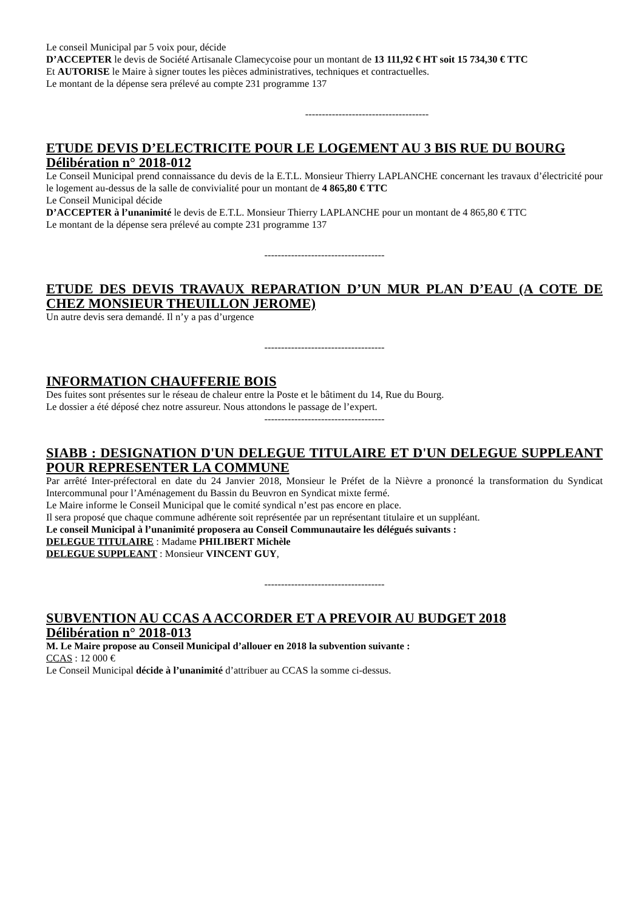Le conseil Municipal par 5 voix pour, décide
D’ACCEPTER le devis de Société Artisanale Clamecycoise pour un montant de 13 111,92 € HT soit 15 734,30 € TTC
Et AUTORISE le Maire à signer toutes les pièces administratives, techniques et contractuelles.
Le montant de la dépense sera prélevé au compte 231 programme 137
-------------------------------------
ETUDE DEVIS D’ELECTRICITE POUR LE LOGEMENT AU 3 BIS RUE DU BOURG
Délibération n° 2018-012
Le Conseil Municipal prend connaissance du devis de la E.T.L. Monsieur Thierry LAPLANCHE concernant les travaux d’électricité pour le logement au-dessus de la salle de convivialité pour un montant de 4 865,80 € TTC
Le Conseil Municipal décide
D’ACCEPTER à l’unanimité le devis de E.T.L. Monsieur Thierry LAPLANCHE pour un montant de 4 865,80 € TTC
Le montant de la dépense sera prélevé au compte 231 programme 137
------------------------------------
ETUDE DES DEVIS TRAVAUX REPARATION D’UN MUR PLAN D’EAU (A COTE DE CHEZ MONSIEUR THEUILLON JEROME)
Un autre devis sera demandé. Il n’y a pas d’urgence
------------------------------------
INFORMATION CHAUFFERIE BOIS
Des fuites sont présentes sur le réseau de chaleur entre la Poste et le bâtiment du 14, Rue du Bourg.
Le dossier a été déposé chez notre assureur. Nous attondons le passage de l’expert.
------------------------------------
SIABB : DESIGNATION D'UN DELEGUE TITULAIRE ET D'UN DELEGUE SUPPLEANT POUR REPRESENTER LA COMMUNE
Par arrêté Inter-préfectoral en date du 24 Janvier 2018, Monsieur le Préfet de la Nièvre a prononcé la transformation du Syndicat Intercommunal pour l’Aménagement du Bassin du Beuvron en Syndicat mixte fermé.
Le Maire informe le Conseil Municipal que le comité syndical n’est pas encore en place.
Il sera proposé que chaque commune adhérente soit représentée par un représentant titulaire et un suppléant.
Le conseil Municipal à l’unanimité proposera au Conseil Communautaire les délégués suivants :
DELEGUE TITULAIRE : Madame PHILIBERT Michèle
DELEGUE SUPPLEANT : Monsieur VINCENT GUY,
------------------------------------
SUBVENTION AU CCAS A ACCORDER ET A PREVOIR AU BUDGET 2018
Délibération n° 2018-013
M. Le Maire propose au Conseil Municipal d’allouer en 2018 la subvention suivante :
CCAS : 12 000 €
Le Conseil Municipal décide à l’unanimité d’attribuer au CCAS la somme ci-dessus.